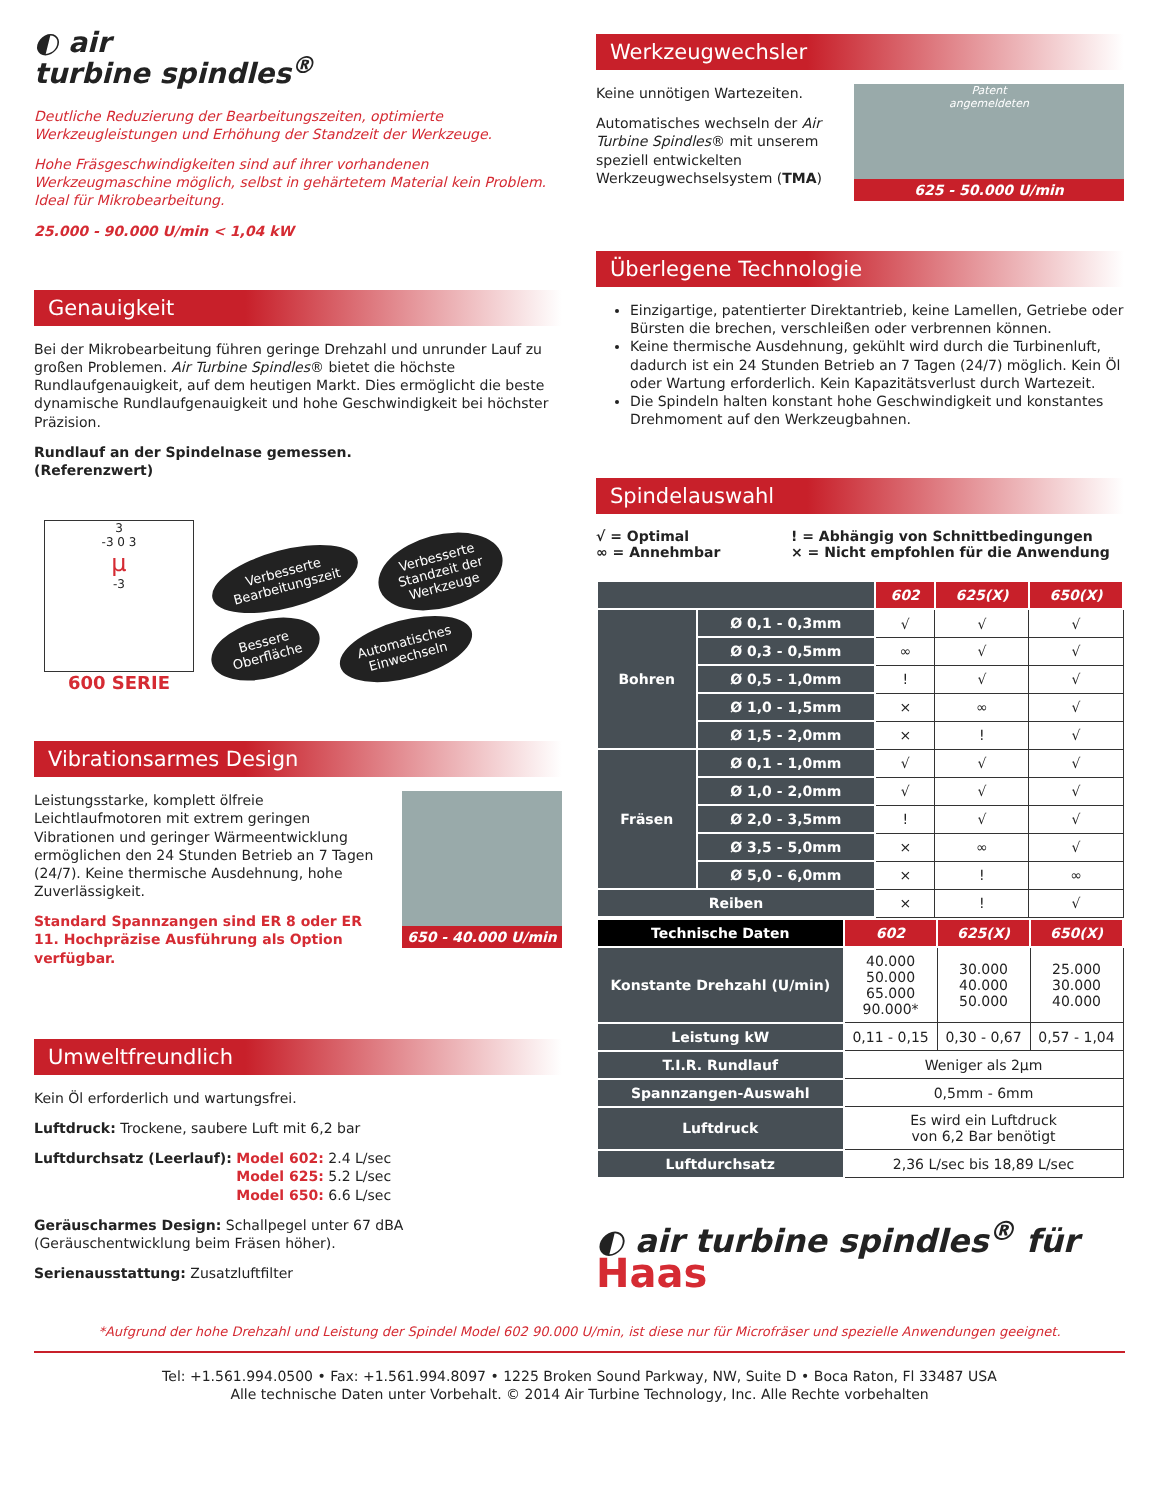◐ air
turbine spindles<sup>®</sup>
Deutliche Reduzierung der Bearbeitungszeiten, optimierte Werkzeugleistungen und Erhöhung der Standzeit der Werkzeuge.
Hohe Fräsgeschwindigkeiten sind auf ihrer vorhandenen Werkzeugmaschine möglich, selbst in gehärtetem Material kein Problem. Ideal für Mikrobearbeitung.
25.000 - 90.000 U/min < 1,04 kW
Genauigkeit
Bei der Mikrobearbeitung führen geringe Drehzahl und unrunder Lauf zu großen Problemen. Air Turbine Spindles® bietet die höchste Rundlaufgenauigkeit, auf dem heutigen Markt. Dies ermöglicht die beste dynamische Rundlaufgenauigkeit und hohe Geschwindigkeit bei höchster Präzision.
Rundlauf an der Spindelnase gemessen.
(Referenzwert)
3
-3 0 3
μ
-3
600 SERIE
Verbesserte
Bearbeitungszeit Verbesserte
Standzeit der
Werkzeuge Bessere
Oberfläche Automatisches
Einwechseln
Vibrationsarmes Design
Leistungsstarke, komplett ölfreie Leichtlaufmotoren mit extrem geringen Vibrationen und geringer Wärmeentwicklung ermöglichen den 24 Stunden Betrieb an 7 Tagen (24/7). Keine thermische Ausdehnung, hohe Zuverlässigkeit.
Standard Spannzangen sind ER 8 oder ER 11. Hochpräzise Ausführung als Option verfügbar.
650 - 40.000 U/min
Umweltfreundlich
Kein Öl erforderlich und wartungsfrei.
Luftdruck: Trockene, saubere Luft mit 6,2 bar
Luftdurchsatz (Leerlauf): Model 602: 2.4 L/sec
Model 625: 5.2 L/sec
Model 650: 6.6 L/sec
Geräuscharmes Design: Schallpegel unter 67 dBA (Geräuschentwicklung beim Fräsen höher).
Serienausstattung: Zusatzluftfilter
Werkzeugwechsler
Keine unnötigen Wartezeiten.
Automatisches wechseln der Air Turbine Spindles® mit unserem speziell entwickelten Werkzeugwechselsystem (TMA)
Patent
angemeldeten
625 - 50.000 U/min
Überlegene Technologie
Einzigartige, patentierter Direktantrieb, keine Lamellen, Getriebe oder Bürsten die brechen, verschleißen oder verbrennen können.
Keine thermische Ausdehnung, gekühlt wird durch die Turbinenluft, dadurch ist ein 24 Stunden Betrieb an 7 Tagen (24/7) möglich. Kein Öl oder Wartung erforderlich. Kein Kapazitätsverlust durch Wartezeit.
Die Spindeln halten konstant hohe Geschwindigkeit und konstantes Drehmoment auf den Werkzeugbahnen.
Spindelauswahl
√ = Optimal
∞ = Annehmbar
! = Abhängig von Schnittbedingungen
× = Nicht empfohlen für die Anwendung
| | | 602 | 625(X) | 650(X) |
| --- | --- | --- | --- | --- |
| Bohren | Ø 0,1 - 0,3mm | √ | √ | √ |
| | Ø 0,3 - 0,5mm | ∞ | √ | √ |
| | Ø 0,5 - 1,0mm | ! | √ | √ |
| | Ø 1,0 - 1,5mm | × | ∞ | √ |
| | Ø 1,5 - 2,0mm | × | ! | √ |
| Fräsen | Ø 0,1 - 1,0mm | √ | √ | √ |
| | Ø 1,0 - 2,0mm | √ | √ | √ |
| | Ø 2,0 - 3,5mm | ! | √ | √ |
| | Ø 3,5 - 5,0mm | × | ∞ | √ |
| | Ø 5,0 - 6,0mm | × | ! | ∞ |
| Reiben | | × | ! | √ |
| Technische Daten | 602 | 625(X) | 650(X) |
| --- | --- | --- | --- |
| Konstante Drehzahl (U/min) | 40.000 50.000 65.000 90.000* | 30.000 40.000 50.000 | 25.000 30.000 40.000 |
| Leistung kW | 0,11 - 0,15 | 0,30 - 0,67 | 0,57 - 1,04 |
| T.I.R. Rundlauf | Weniger als 2μm | | |
| Spannzangen-Auswahl | 0,5mm - 6mm | | |
| Luftdruck | Es wird ein Luftdruck von 6,2 Bar benötigt | | |
| Luftdurchsatz | 2,36 L/sec bis 18,89 L/sec | | |
◐ air turbine spindles<sup>®</sup> für Haas
*Aufgrund der hohe Drehzahl und Leistung der Spindel Model 602 90.000 U/min, ist diese nur für Microfräser und spezielle Anwendungen geeignet.
Tel: +1.561.994.0500 • Fax: +1.561.994.8097 • 1225 Broken Sound Parkway, NW, Suite D • Boca Raton, Fl 33487 USA
Alle technische Daten unter Vorbehalt. © 2014 Air Turbine Technology, Inc. Alle Rechte vorbehalten